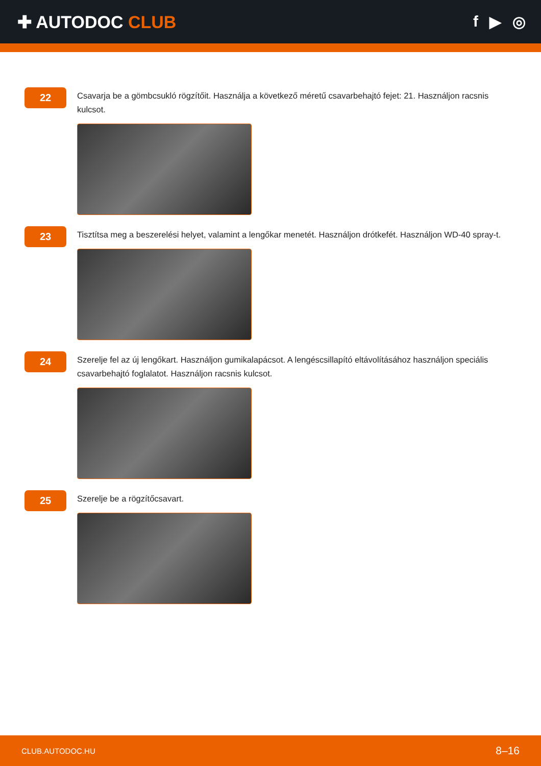✚ AUTODOC CLUB f ▶ ◎
22
Csavarja be a gömbcsukló rögzítőit. Használja a következő méretű csavarbehajtó fejet: 21. Használjon racsnis kulcsot.
23
Tisztítsa meg a beszerelési helyet, valamint a lengőkar menetét. Használjon drótkefét. Használjon WD-40 spray-t.
24
Szerelje fel az új lengőkart. Használjon gumikalapácsot. A lengéscsillapító eltávolításához használjon speciális csavarbehajtó foglalatot. Használjon racsnis kulcsot.
25
Szerelje be a rögzítőcsavart.
CLUB.AUTODOC.HU 8–16